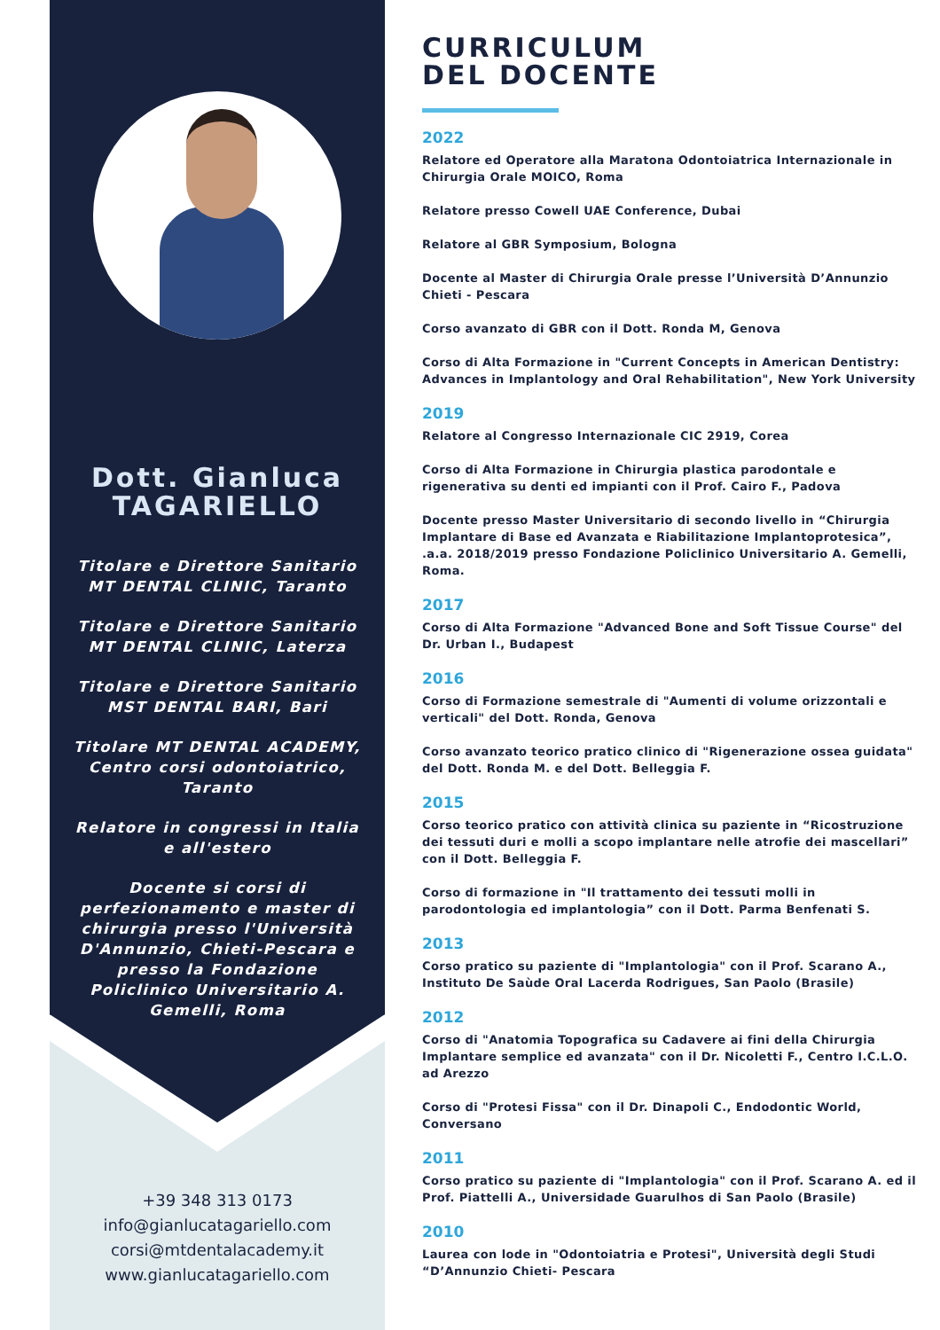Dott. Gianluca
TAGARIELLO
Titolare e Direttore Sanitario
MT DENTAL CLINIC, Taranto
Titolare e Direttore Sanitario
MT DENTAL CLINIC, Laterza
Titolare e Direttore Sanitario
MST DENTAL BARI, Bari
Titolare MT DENTAL ACADEMY, Centro corsi odontoiatrico, Taranto
Relatore in congressi in Italia e all'estero
Docente si corsi di perfezionamento e master di chirurgia presso l'Università D'Annunzio, Chieti-Pescara e presso la Fondazione Policlinico Universitario A. Gemelli, Roma
+39 348 313 0173
info@gianlucatagariello.com
corsi@mtdentalacademy.it
www.gianlucatagariello.com
CURRICULUM
DEL DOCENTE
2022
Relatore ed Operatore alla Maratona Odontoiatrica Internazionale in Chirurgia Orale MOICO, Roma
Relatore presso Cowell UAE Conference, Dubai
Relatore al GBR Symposium, Bologna
Docente al Master di Chirurgia Orale presse l’Università D’Annunzio Chieti - Pescara
Corso avanzato di GBR con il Dott. Ronda M, Genova
Corso di Alta Formazione in "Current Concepts in American Dentistry: Advances in Implantology and Oral Rehabilitation", New York University
2019
Relatore al Congresso Internazionale CIC 2919, Corea
Corso di Alta Formazione in Chirurgia plastica parodontale e rigenerativa su denti ed impianti con il Prof. Cairo F., Padova
Docente presso Master Universitario di secondo livello in “Chirurgia Implantare di Base ed Avanzata e Riabilitazione Implantoprotesica”, .a.a. 2018/2019 presso Fondazione Policlinico Universitario A. Gemelli, Roma.
2017
Corso di Alta Formazione "Advanced Bone and Soft Tissue Course" del Dr. Urban I., Budapest
2016
Corso di Formazione semestrale di "Aumenti di volume orizzontali e verticali" del Dott. Ronda, Genova
Corso avanzato teorico pratico clinico di "Rigenerazione ossea guidata" del Dott. Ronda M. e del Dott. Belleggia F.
2015
Corso teorico pratico con attività clinica su paziente in “Ricostruzione dei tessuti duri e molli a scopo implantare nelle atrofie dei mascellari” con il Dott. Belleggia F.
Corso di formazione in "Il trattamento dei tessuti molli in parodontologia ed implantologia” con il Dott. Parma Benfenati S.
2013
Corso pratico su paziente di "Implantologia" con il Prof. Scarano A., Instituto De Saùde Oral Lacerda Rodrigues, San Paolo (Brasile)
2012
Corso di "Anatomia Topografica su Cadavere ai fini della Chirurgia Implantare semplice ed avanzata" con il Dr. Nicoletti F., Centro I.C.L.O. ad Arezzo
Corso di "Protesi Fissa" con il Dr. Dinapoli C., Endodontic World, Conversano
2011
Corso pratico su paziente di "Implantologia" con il Prof. Scarano A. ed il Prof. Piattelli A., Universidade Guarulhos di San Paolo (Brasile)
2010
Laurea con lode in "Odontoiatria e Protesi", Università degli Studi “D’Annunzio Chieti- Pescara